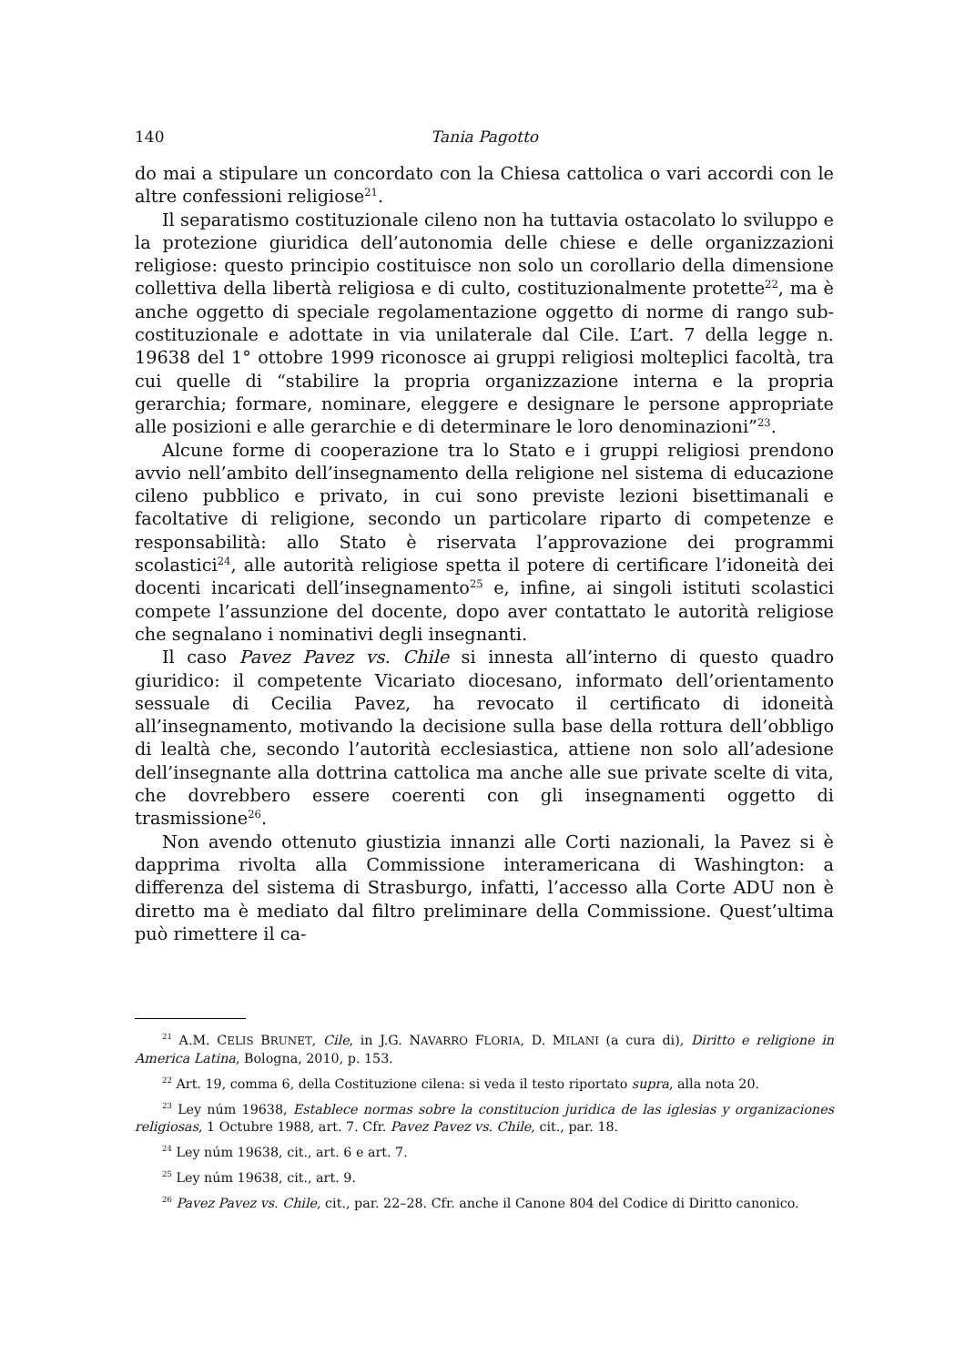140 Tania Pagotto
do mai a stipulare un concordato con la Chiesa cattolica o vari accordi con le altre confessioni religiose<sup>21</sup>.
Il separatismo costituzionale cileno non ha tuttavia ostacolato lo sviluppo e la protezione giuridica dell’autonomia delle chiese e delle organizzazioni religiose: questo principio costituisce non solo un corollario della dimensione collettiva della libertà religiosa e di culto, costituzionalmente protette<sup>22</sup>, ma è anche oggetto di speciale regolamentazione oggetto di norme di rango sub-costituzionale e adottate in via unilaterale dal Cile. L’art. 7 della legge n. 19638 del 1° ottobre 1999 riconosce ai gruppi religiosi molteplici facoltà, tra cui quelle di “stabilire la propria organizzazione interna e la propria gerarchia; formare, nominare, eleggere e designare le persone appropriate alle posizioni e alle gerarchie e di determinare le loro denominazioni”<sup>23</sup>.
Alcune forme di cooperazione tra lo Stato e i gruppi religiosi prendono avvio nell’ambito dell’insegnamento della religione nel sistema di educazione cileno pubblico e privato, in cui sono previste lezioni bisettimanali e facoltative di religione, secondo un particolare riparto di competenze e responsabilità: allo Stato è riservata l’approvazione dei programmi scolastici<sup>24</sup>, alle autorità religiose spetta il potere di certificare l’idoneità dei docenti incaricati dell’insegnamento<sup>25</sup> e, infine, ai singoli istituti scolastici compete l’assunzione del docente, dopo aver contattato le autorità religiose che segnalano i nominativi degli insegnanti.
Il caso Pavez Pavez vs. Chile si innesta all’interno di questo quadro giuridico: il competente Vicariato diocesano, informato dell’orientamento sessuale di Cecilia Pavez, ha revocato il certificato di idoneità all’insegnamento, motivando la decisione sulla base della rottura dell’obbligo di lealtà che, secondo l’autorità ecclesiastica, attiene non solo all’adesione dell’insegnante alla dottrina cattolica ma anche alle sue private scelte di vita, che dovrebbero essere coerenti con gli insegnamenti oggetto di trasmissione<sup>26</sup>.
Non avendo ottenuto giustizia innanzi alle Corti nazionali, la Pavez si è dapprima rivolta alla Commissione interamericana di Washington: a differenza del sistema di Strasburgo, infatti, l’accesso alla Corte ADU non è diretto ma è mediato dal filtro preliminare della Commissione. Quest’ultima può rimettere il ca-
<sup>21</sup> A.M. CELIS BRUNET, Cile, in J.G. NAVARRO FLORIA, D. MILANI (a cura di), Diritto e religione in America Latina, Bologna, 2010, p. 153.
<sup>22</sup> Art. 19, comma 6, della Costituzione cilena: si veda il testo riportato supra, alla nota 20.
<sup>23</sup> Ley núm 19638, Establece normas sobre la constitucion juridica de las iglesias y organizaciones religiosas, 1 Octubre 1988, art. 7. Cfr. Pavez Pavez vs. Chile, cit., par. 18.
<sup>24</sup> Ley núm 19638, cit., art. 6 e art. 7.
<sup>25</sup> Ley núm 19638, cit., art. 9.
<sup>26</sup> Pavez Pavez vs. Chile, cit., par. 22–28. Cfr. anche il Canone 804 del Codice di Diritto canonico.